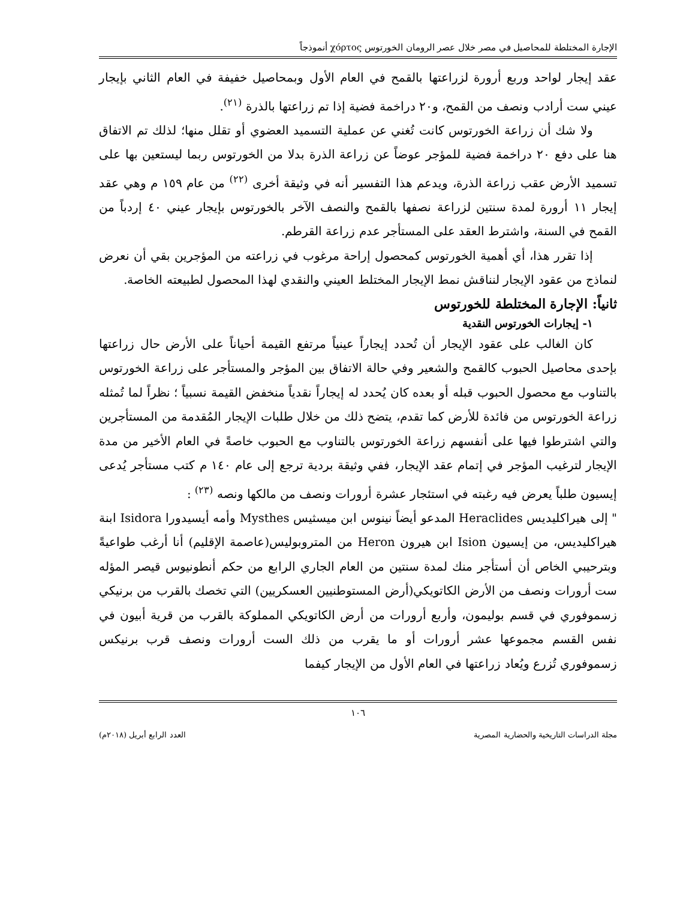الإجارة المختلطة للمحاصيل في مصر خلال عصر الرومان الخورتوس χόρτος أنموذجاً
عقد إيجار لواحد وربع أرورة لزراعتها بالقمح في العام الأول وبمحاصيل خفيفة في العام الثاني بإيجار عيني ست أرادب ونصف من القمح، و٢٠ دراخمة فضية إذا تم زراعتها بالذرة <sup>(٢١)</sup>.
ولا شك أن زراعة الخورتوس كانت تُغني عن عملية التسميد العضوي أو تقلل منها؛ لذلك تم الاتفاق هنا على دفع ٢٠ دراخمة فضية للمؤجر عوضاً عن زراعة الذرة بدلا من الخورتوس ربما ليستعين بها على تسميد الأرض عقب زراعة الذرة، ويدعم هذا التفسير أنه في وثيقة أخرى <sup>(٢٢)</sup> من عام ١٥٩ م وهي عقد إيجار ١١ أرورة لمدة سنتين لزراعة نصفها بالقمح والنصف الآخر بالخورتوس بإيجار عيني ٤٠ إردباً من القمح في السنة، واشترط العقد على المستأجر عدم زراعة القرطم.
إذا تقرر هذا، أي أهمية الخورتوس كمحصول إراحة مرغوب في زراعته من المؤجرين بقي أن نعرض لنماذج من عقود الإيجار لنناقش نمط الإيجار المختلط العيني والنقدي لهذا المحصول لطبيعته الخاصة.
ثانياً: الإجارة المختلطة للخورتوس
١- إيجارات الخورتوس النقدية
كان الغالب على عقود الإيجار أن تُحدد إيجاراً عينياً مرتفع القيمة أحياناً على الأرض حال زراعتها بإحدى محاصيل الحبوب كالقمح والشعير وفي حالة الاتفاق بين المؤجر والمستأجر على زراعة الخورتوس بالتناوب مع محصول الحبوب قبله أو بعده كان يُحدد له إيجاراً نقدياً منخفض القيمة نسبياً ؛ نظراً لما تُمثله زراعة الخورتوس من فائدة للأرض كما تقدم، يتضح ذلك من خلال طلبات الإيجار المُقدمة من المستأجرين والتي اشترطوا فيها على أنفسهم زراعة الخورتوس بالتناوب مع الحبوب خاصةً في العام الأخير من مدة الإيجار لترغيب المؤجر في إتمام عقد الإيجار، ففي وثيقة بردية ترجع إلى عام ١٤٠ م كتب مستأجر يُدعى إيسيون طلباً يعرض فيه رغبته في استئجار عشرة أرورات ونصف من مالكها ونصه <sup>(٢٣)</sup> :
" إلى هيراكليديس Heraclides المدعو أيضاً نينوس ابن ميسثيس Mysthes وأمه أيسيدورا Isidora ابنة هيراكليديس، من إيسيون Ision ابن هيرون Heron من المتروبوليس(عاصمة الإقليم) أنا أرغب طواعيةً وبترحيبي الخاص أن أستأجر منك لمدة سنتين من العام الجاري الرابع من حكم أنطونيوس قيصر المؤله ست أرورات ونصف من الأرض الكاتويكي(أرض المستوطنيين العسكريين) التي تخصك بالقرب من برنيكي زسموفوري في قسم بوليمون، وأربع أرورات من أرض الكاتويكي المملوكة بالقرب من قرية أبيون في نفس القسم مجموعها عشر أرورات أو ما يقرب من ذلك الست أرورات ونصف قرب برنيكس زسموفوري تُزرع ويُعاد زراعتها في العام الأول من الإيجار كيفما
١٠٦
مجلة الدراسات التاريخية والحضارية المصرية العدد الرابع أبريل (٢٠١٨م)